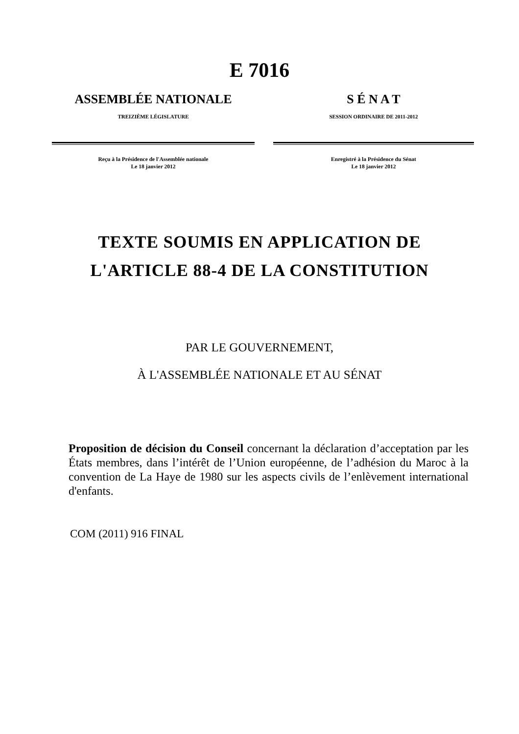E 7016
ASSEMBLÉE NATIONALE
TREIZIÈME LÉGISLATURE
Reçu à la Présidence de l'Assemblée nationale
Le 18 janvier 2012
S É N A T
SESSION ORDINAIRE DE 2011-2012
Enregistré à la Présidence du Sénat
Le 18 janvier 2012
TEXTE SOUMIS EN APPLICATION DE
L'ARTICLE 88-4 DE LA CONSTITUTION
PAR LE GOUVERNEMENT,
À L'ASSEMBLÉE NATIONALE ET AU SÉNAT
Proposition de décision du Conseil concernant la déclaration d’acceptation par les États membres, dans l’intérêt de l’Union européenne, de l’adhésion du Maroc à la convention de La Haye de 1980 sur les aspects civils de l’enlèvement international d'enfants.
COM (2011) 916 FINAL